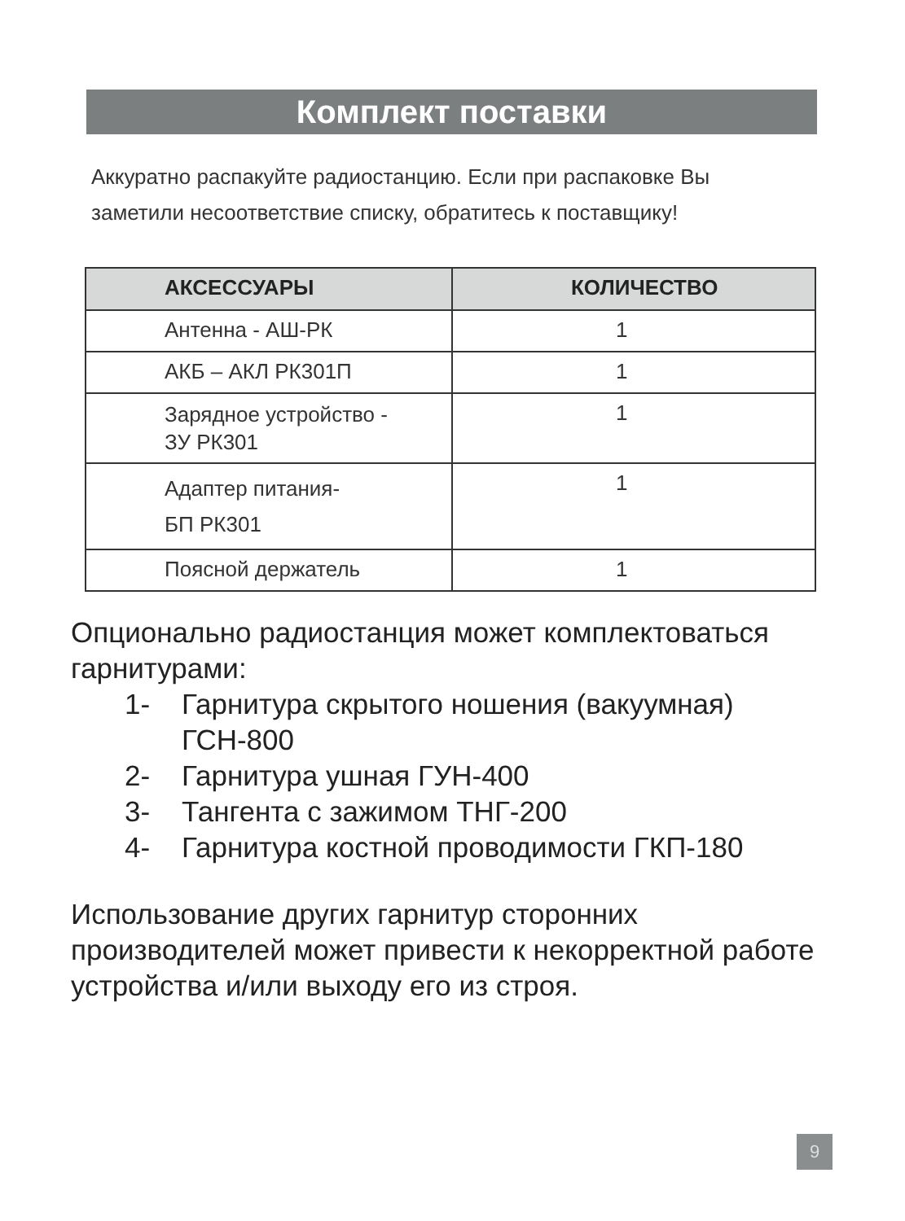Комплект поставки
Аккуратно распакуйте радиостанцию. Если при распаковке Вы заметили несоответствие списку, обратитесь к поставщику!
| АКСЕССУАРЫ | КОЛИЧЕСТВО |
| --- | --- |
| Антенна - АШ-РК | 1 |
| АКБ – АКЛ РК301П | 1 |
| Зарядное устройство - ЗУ РК301 | 1 |
| Адаптер питания- БП РК301 | 1 |
| Поясной держатель | 1 |
Опционально радиостанция может комплектоваться гарнитурами:
1- Гарнитура скрытого ношения (вакуумная) ГСН-800
2- Гарнитура ушная ГУН-400
3- Тангента с зажимом ТНГ-200
4- Гарнитура костной проводимости ГКП-180
Использование других гарнитур сторонних производителей может привести к некорректной работе устройства и/или выходу его из строя.
9